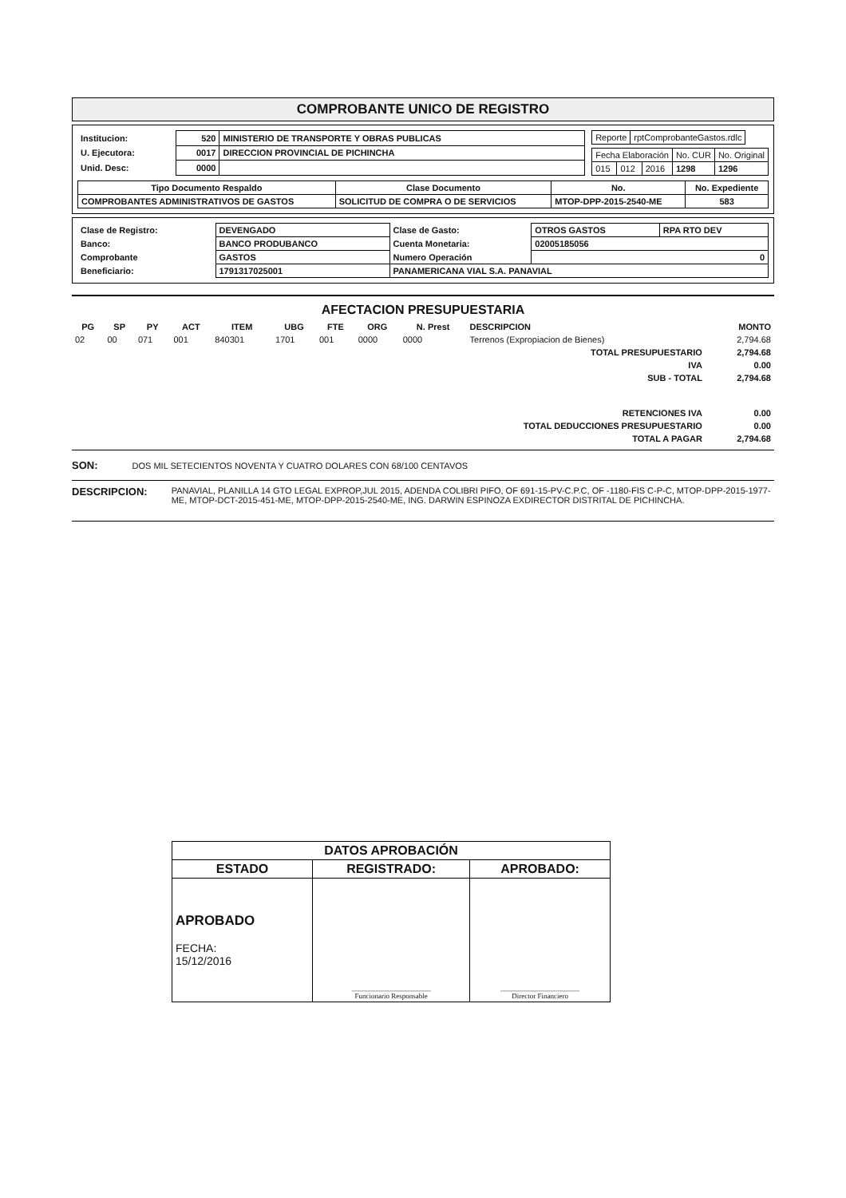COMPROBANTE UNICO DE REGISTRO
| Institucion: | 520 | MINISTERIO DE TRANSPORTE Y OBRAS PUBLICAS |
| U. Ejecutora: | 0017 | DIRECCION PROVINCIAL DE PICHINCHA |
| Unid. Desc: | 0000 | |
| Reporte | rptComprobanteGastos.rdlc |
| Fecha Elaboración | | | No. CUR | No. Original |
| 015 | 012 | 2016 | 1298 | 1296 |
| Tipo Documento Respaldo | Clase Documento | No. | No. Expediente |
| --- | --- | --- | --- |
| COMPROBANTES ADMINISTRATIVOS DE GASTOS | SOLICITUD DE COMPRA O DE SERVICIOS | MTOP-DPP-2015-2540-ME | 583 |
| Clase de Registro: | DEVENGADO | Clase de Gasto: | OTROS GASTOS | RPA RTO DEV |
| Banco: | BANCO PRODUBANCO | Cuenta Monetaria: | 02005185056 | |
| Comprobante | GASTOS | Numero Operación | 0 | |
| Beneficiario: | 1791317025001 | PANAMERICANA VIAL S.A. PANAVIAL | | |
AFECTACION PRESUPUESTARIA
| PG | SP | PY | ACT | ITEM | UBG | FTE | ORG | N. Prest | DESCRIPCION | MONTO |
| --- | --- | --- | --- | --- | --- | --- | --- | --- | --- | --- |
| 02 | 00 | 071 | 001 | 840301 | 1701 | 001 | 0000 | 0000 | Terrenos (Expropiacion de Bienes) | 2,794.68 |
| TOTAL PRESUPUESTARIO | | | | | | | | | | 2,794.68 |
| IVA | | | | | | | | | | 0.00 |
| SUB - TOTAL | | | | | | | | | | 2,794.68 |
| RETENCIONES IVA | | | | | | | | | | 0.00 |
| TOTAL DEDUCCIONES PRESUPUESTARIO | | | | | | | | | | 0.00 |
| TOTAL A PAGAR | | | | | | | | | | 2,794.68 |
SON: DOS MIL SETECIENTOS NOVENTA Y CUATRO DOLARES CON 68/100 CENTAVOS
DESCRIPCION:
PANAVIAL, PLANILLA 14 GTO LEGAL EXPROP,JUL 2015, ADENDA COLIBRI PIFO, OF 691-15-PV-C.P.C, OF -1180-FIS C-P-C, MTOP-DPP-2015-1977-ME, MTOP-DCT-2015-451-ME, MTOP-DPP-2015-2540-ME, ING. DARWIN ESPINOZA EXDIRECTOR DISTRITAL DE PICHINCHA.
| DATOS APROBACIÓN | | |
| --- | --- | --- |
| ESTADO | REGISTRADO: | APROBADO: |
| APROBADO FECHA: 15/12/2016 | ______________________ Funcionario Responsable | ______________________ Director Financiero |